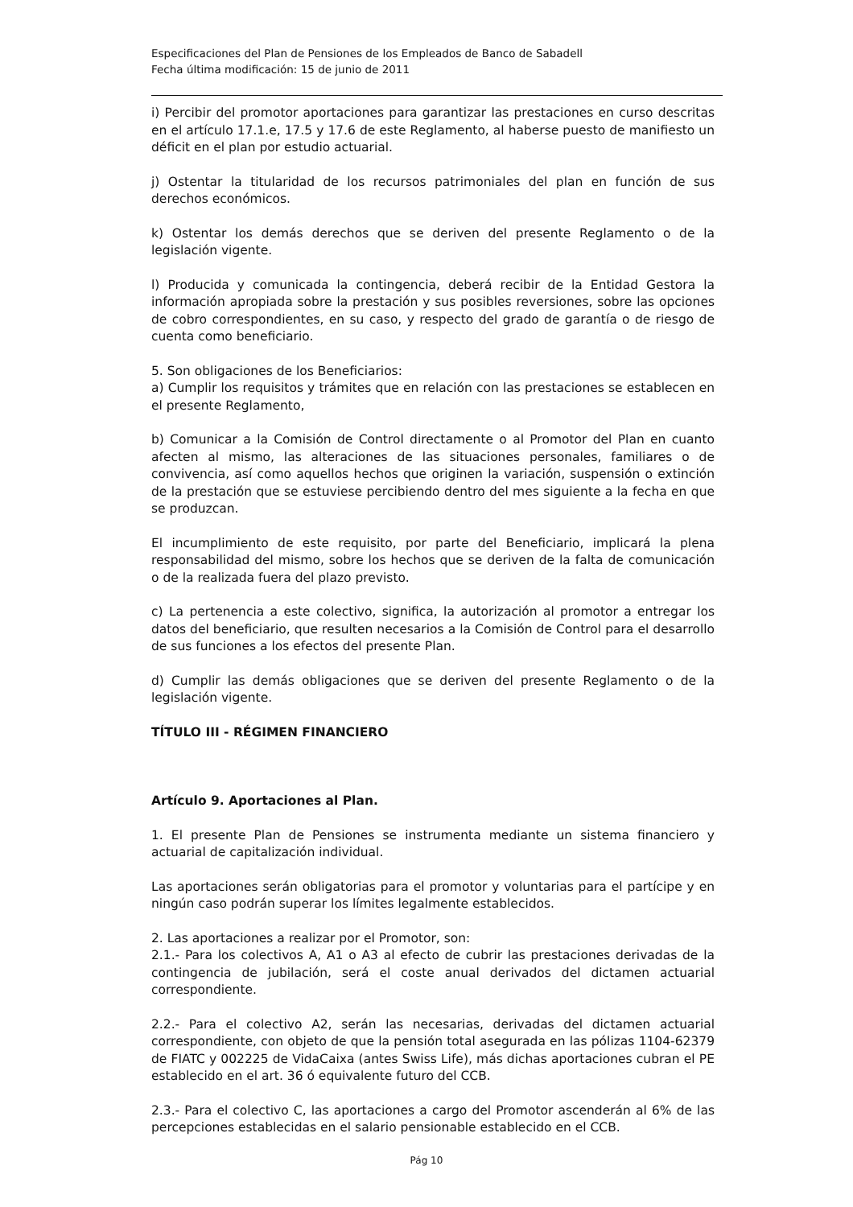Especificaciones del Plan de Pensiones de los Empleados de Banco de Sabadell
Fecha última modificación: 15 de junio de 2011
i) Percibir del promotor aportaciones para garantizar las prestaciones en curso descritas en el artículo 17.1.e, 17.5 y 17.6 de este Reglamento, al haberse puesto de manifiesto un déficit en el plan por estudio actuarial.
j) Ostentar la titularidad de los recursos patrimoniales del plan en función de sus derechos económicos.
k) Ostentar los demás derechos que se deriven del presente Reglamento o de la legislación vigente.
l) Producida y comunicada la contingencia, deberá recibir de la Entidad Gestora la información apropiada sobre la prestación y sus posibles reversiones, sobre las opciones de cobro correspondientes, en su caso, y respecto del grado de garantía o de riesgo de cuenta como beneficiario.
5. Son obligaciones de los Beneficiarios:
a) Cumplir los requisitos y trámites que en relación con las prestaciones se establecen en el presente Reglamento,
b) Comunicar a la Comisión de Control directamente o al Promotor del Plan en cuanto afecten al mismo, las alteraciones de las situaciones personales, familiares o de convivencia, así como aquellos hechos que originen la variación, suspensión o extinción de la prestación que se estuviese percibiendo dentro del mes siguiente a la fecha en que se produzcan.
El incumplimiento de este requisito, por parte del Beneficiario, implicará la plena responsabilidad del mismo, sobre los hechos que se deriven de la falta de comunicación o de la realizada fuera del plazo previsto.
c) La pertenencia a este colectivo, significa, la autorización al promotor a entregar los datos del beneficiario, que resulten necesarios a la Comisión de Control para el desarrollo de sus funciones a los efectos del presente Plan.
d) Cumplir las demás obligaciones que se deriven del presente Reglamento o de la legislación vigente.
TÍTULO III - RÉGIMEN FINANCIERO
Artículo 9. Aportaciones al Plan.
1. El presente Plan de Pensiones se instrumenta mediante un sistema financiero y actuarial de capitalización individual.
Las aportaciones serán obligatorias para el promotor y voluntarias para el partícipe y en ningún caso podrán superar los límites legalmente establecidos.
2. Las aportaciones a realizar por el Promotor, son:
2.1.- Para los colectivos A, A1 o A3 al efecto de cubrir las prestaciones derivadas de la contingencia de jubilación, será el coste anual derivados del dictamen actuarial correspondiente.
2.2.- Para el colectivo A2, serán las necesarias, derivadas del dictamen actuarial correspondiente, con objeto de que la pensión total asegurada en las pólizas 1104-62379 de FIATC y 002225 de VidaCaixa (antes Swiss Life), más dichas aportaciones cubran el PE establecido en el art. 36 ó equivalente futuro del CCB.
2.3.- Para el colectivo C, las aportaciones a cargo del Promotor ascenderán al 6% de las percepciones establecidas en el salario pensionable establecido en el CCB.
Pág 10